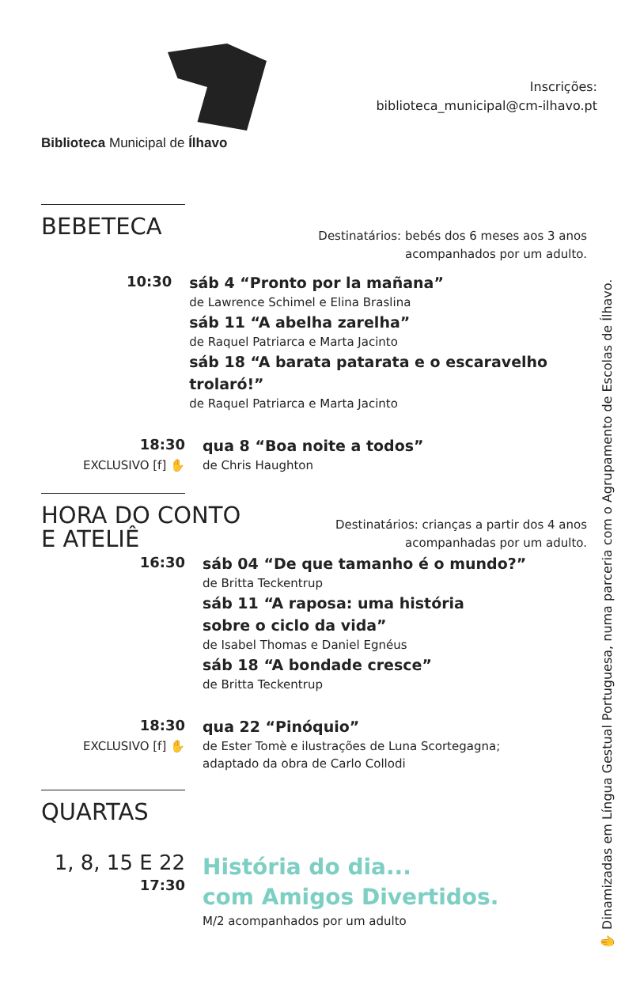Biblioteca Municipal de Ílhavo
Inscrições:
biblioteca_municipal@cm-ilhavo.pt
✋ Dinamizadas em Língua Gestual Portuguesa, numa parceria com o Agrupamento de Escolas de Ílhavo.
BEBETECA
Destinatários: bebés dos 6 meses aos 3 anos
acompanhados por um adulto.
10:30
sáb 4 “Pronto por la mañana”
de Lawrence Schimel e Elina Braslina
sáb 11 “A abelha zarelha”
de Raquel Patriarca e Marta Jacinto
sáb 18 “A barata patarata e o escaravelho trolaró!”
de Raquel Patriarca e Marta Jacinto
18:30
EXCLUSIVO [f] ✋
qua 8 “Boa noite a todos”
de Chris Haughton
HORA DO CONTO
E ATELIÊ
Destinatários: crianças a partir dos 4 anos
acompanhadas por um adulto.
16:30
sáb 04 “De que tamanho é o mundo?”
de Britta Teckentrup
sáb 11 “A raposa: uma história
sobre o ciclo da vida”
de Isabel Thomas e Daniel Egnéus
sáb 18 “A bondade cresce”
de Britta Teckentrup
18:30
EXCLUSIVO [f] ✋
qua 22 “Pinóquio”
de Ester Tomè e ilustrações de Luna Scortegagna;
adaptado da obra de Carlo Collodi
QUARTAS
1, 8, 15 E 22
17:30
História do dia...
com Amigos Divertidos.
M/2 acompanhados por um adulto